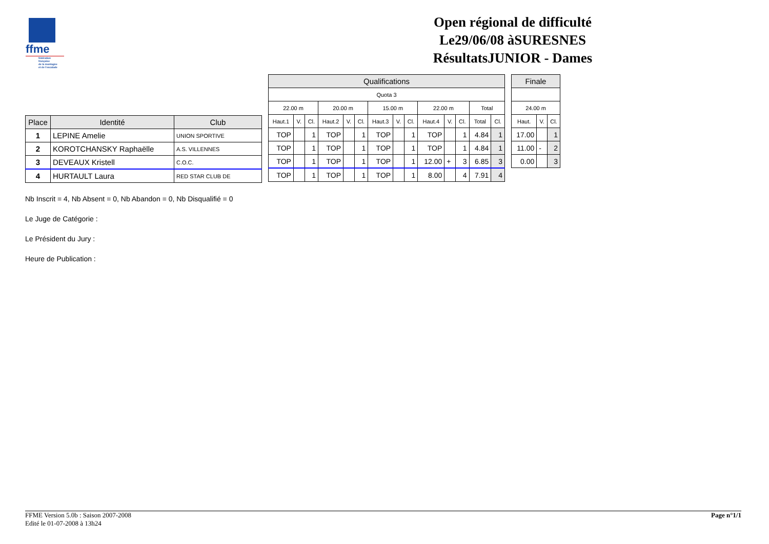ffme
fédération
française
de la montagne
et de l'escalade
Open régional de difficulté
Le29/06/08 àSURESNES
RésultatsJUNIOR - Dames
| Place | Identité | Club |
| --- | --- | --- |
| 1 | LEPINE Amelie | UNION SPORTIVE |
| 2 | KOROTCHANSKY Raphaëlle | A.S. VILLENNES |
| 3 | DEVEAUX Kristell | C.O.C. |
| 4 | HURTAULT Laura | RED STAR CLUB DE |
| Qualifications | | | | | | | | | | | | | |
| --- | --- | --- | --- | --- | --- | --- | --- | --- | --- | --- | --- | --- | --- |
| Quota 3 | | | | | | | | | | | | | |
| 22.00 m | | | 20.00 m | | | 15.00 m | | | 22.00 m | | | Total | |
| Haut.1 | V. | Cl. | Haut.2 | V. | Cl. | Haut.3 | V. | Cl. | Haut.4 | V. | Cl. | Total | Cl. |
| TOP | | 1 | TOP | | 1 | TOP | | 1 | TOP | | 1 | 4.84 | 1 |
| TOP | | 1 | TOP | | 1 | TOP | | 1 | TOP | | 1 | 4.84 | 1 |
| TOP | | 1 | TOP | | 1 | TOP | | 1 | 12.00 | + | 3 | 6.85 | 3 |
| TOP | | 1 | TOP | | 1 | TOP | | 1 | 8.00 | | 4 | 7.91 | 4 |
| Finale | | |
| --- | --- | --- |
| 24.00 m | | |
| Haut. | V. | Cl. |
| 17.00 | | 1 |
| 11.00 | - | 2 |
| 0.00 | | 3 |
Nb Inscrit = 4, Nb Absent = 0, Nb Abandon = 0, Nb Disqualifié = 0
Le Juge de Catégorie :
Le Président du Jury :
Heure de Publication :
FFME Version 5.0b : Saison 2007-2008
Edité le 01-07-2008 à 13h24
Page n°1/1